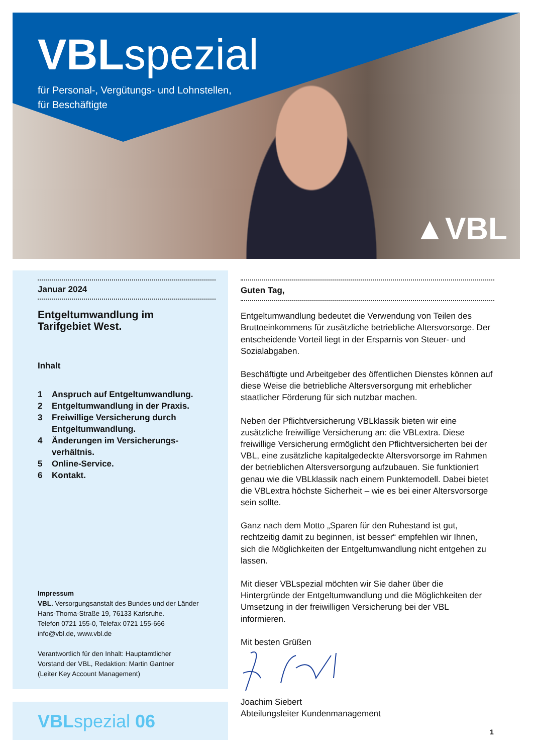VBLspezial
für Personal-, Vergütungs- und Lohnstellen,
für Beschäftigte
▲VBL
Januar 2024
Entgeltumwandlung im
Tarifgebiet West.
Inhalt
1 Anspruch auf Entgeltumwandlung.
2 Entgeltumwandlung in der Praxis.
3 Freiwillige Versicherung durch Entgeltumwandlung.
4 Änderungen im Versicherungs-verhältnis.
5 Online-Service.
6 Kontakt.
Impressum
VBL. Versorgungsanstalt des Bundes und der Länder
Hans-Thoma-Straße 19, 76133 Karlsruhe.
Telefon 0721 155-0, Telefax 0721 155-666
info@vbl.de, www.vbl.de
Verantwortlich für den Inhalt: Hauptamtlicher
Vorstand der VBL, Redaktion: Martin Gantner
(Leiter Key Account Management)
Guten Tag,
Entgeltumwandlung bedeutet die Verwendung von Teilen des Bruttoeinkommens für zusätzliche betriebliche Altersvorsorge. Der entscheidende Vorteil liegt in der Ersparnis von Steuer- und Sozialabgaben.
Beschäftigte und Arbeitgeber des öffentlichen Dienstes können auf diese Weise die betriebliche Altersversorgung mit erheblicher staatlicher Förderung für sich nutzbar machen.
Neben der Pflichtversicherung VBLklassik bieten wir eine zusätzliche freiwillige Versicherung an: die VBLextra. Diese freiwillige Versicherung ermöglicht den Pflichtversicherten bei der VBL, eine zusätzliche kapitalgedeckte Altersvorsorge im Rahmen der betrieblichen Altersversorgung aufzubauen. Sie funktioniert genau wie die VBLklassik nach einem Punktemodell. Dabei bietet die VBLextra höchste Sicherheit – wie es bei einer Altersvorsorge sein sollte.
Ganz nach dem Motto „Sparen für den Ruhestand ist gut, rechtzeitig damit zu beginnen, ist besser“ empfehlen wir Ihnen, sich die Möglichkeiten der Entgeltumwandlung nicht entgehen zu lassen.
Mit dieser VBLspezial möchten wir Sie daher über die Hintergründe der Entgeltumwandlung und die Möglichkeiten der Umsetzung in der freiwilligen Versicherung bei der VBL informieren.
Mit besten Grüßen
Joachim Siebert
Abteilungsleiter Kundenmanagement
VBLspezial 06
1